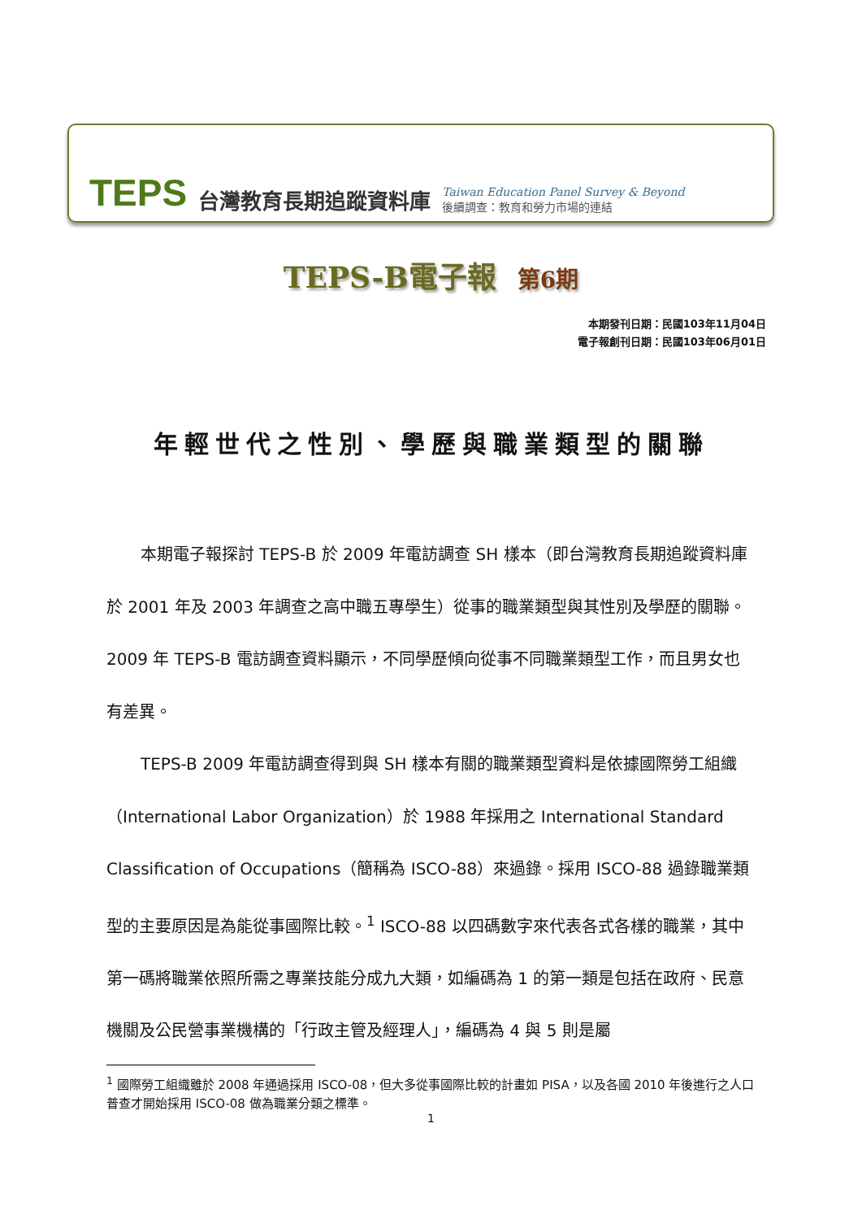TEPS 台灣教育長期追蹤資料庫 Taiwan Education Panel Survey & Beyond
後續調查：教育和勞力市場的連結
TEPS-B電子報 第6期
本期發刊日期：民國103年11月04日
電子報創刊日期：民國103年06月01日
年輕世代之性別、學歷與職業類型的關聯
本期電子報探討 TEPS-B 於 2009 年電訪調查 SH 樣本（即台灣教育長期追蹤資料庫於 2001 年及 2003 年調查之高中職五專學生）從事的職業類型與其性別及學歷的關聯。2009 年 TEPS-B 電訪調查資料顯示，不同學歷傾向從事不同職業類型工作，而且男女也有差異。
TEPS-B 2009 年電訪調查得到與 SH 樣本有關的職業類型資料是依據國際勞工組織（International Labor Organization）於 1988 年採用之 International Standard Classification of Occupations（簡稱為 ISCO-88）來過錄。採用 ISCO-88 過錄職業類型的主要原因是為能從事國際比較。<sup>1</sup> ISCO-88 以四碼數字來代表各式各樣的職業，其中第一碼將職業依照所需之專業技能分成九大類，如編碼為 1 的第一類是包括在政府、民意機關及公民營事業機構的「行政主管及經理人」，編碼為 4 與 5 則是屬
<sup>1</sup> 國際勞工組織雖於 2008 年通過採用 ISCO-08，但大多從事國際比較的計畫如 PISA，以及各國 2010 年後進行之人口普查才開始採用 ISCO-08 做為職業分類之標準。
1